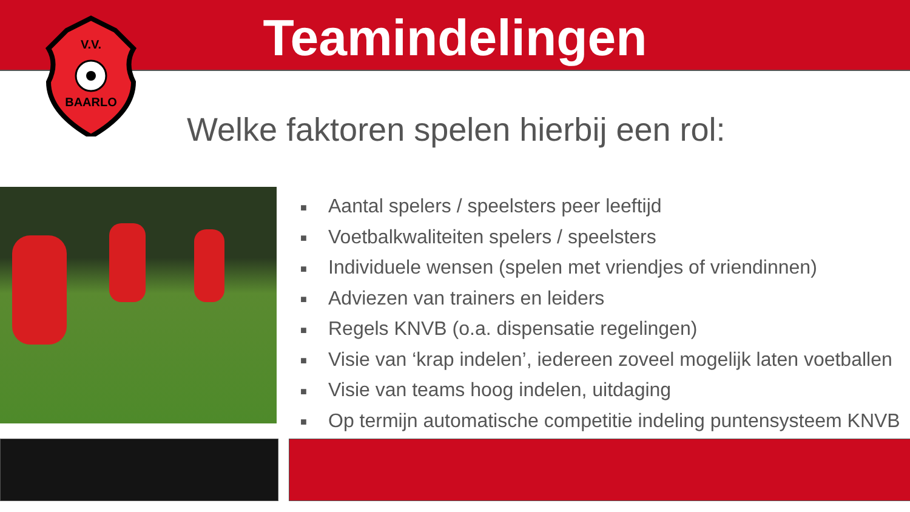V.V.
BAARLO
Teamindelingen
Welke faktoren spelen hierbij een rol:
■ Aantal spelers / speelsters peer leeftijd
■ Voetbalkwaliteiten spelers / speelsters
■ Individuele wensen (spelen met vriendjes of vriendinnen)
■ Adviezen van trainers en leiders
■ Regels KNVB (o.a. dispensatie regelingen)
■ Visie van ‘krap indelen’, iedereen zoveel mogelijk laten voetballen
■ Visie van teams hoog indelen, uitdaging
■ Op termijn automatische competitie indeling puntensysteem KNVB